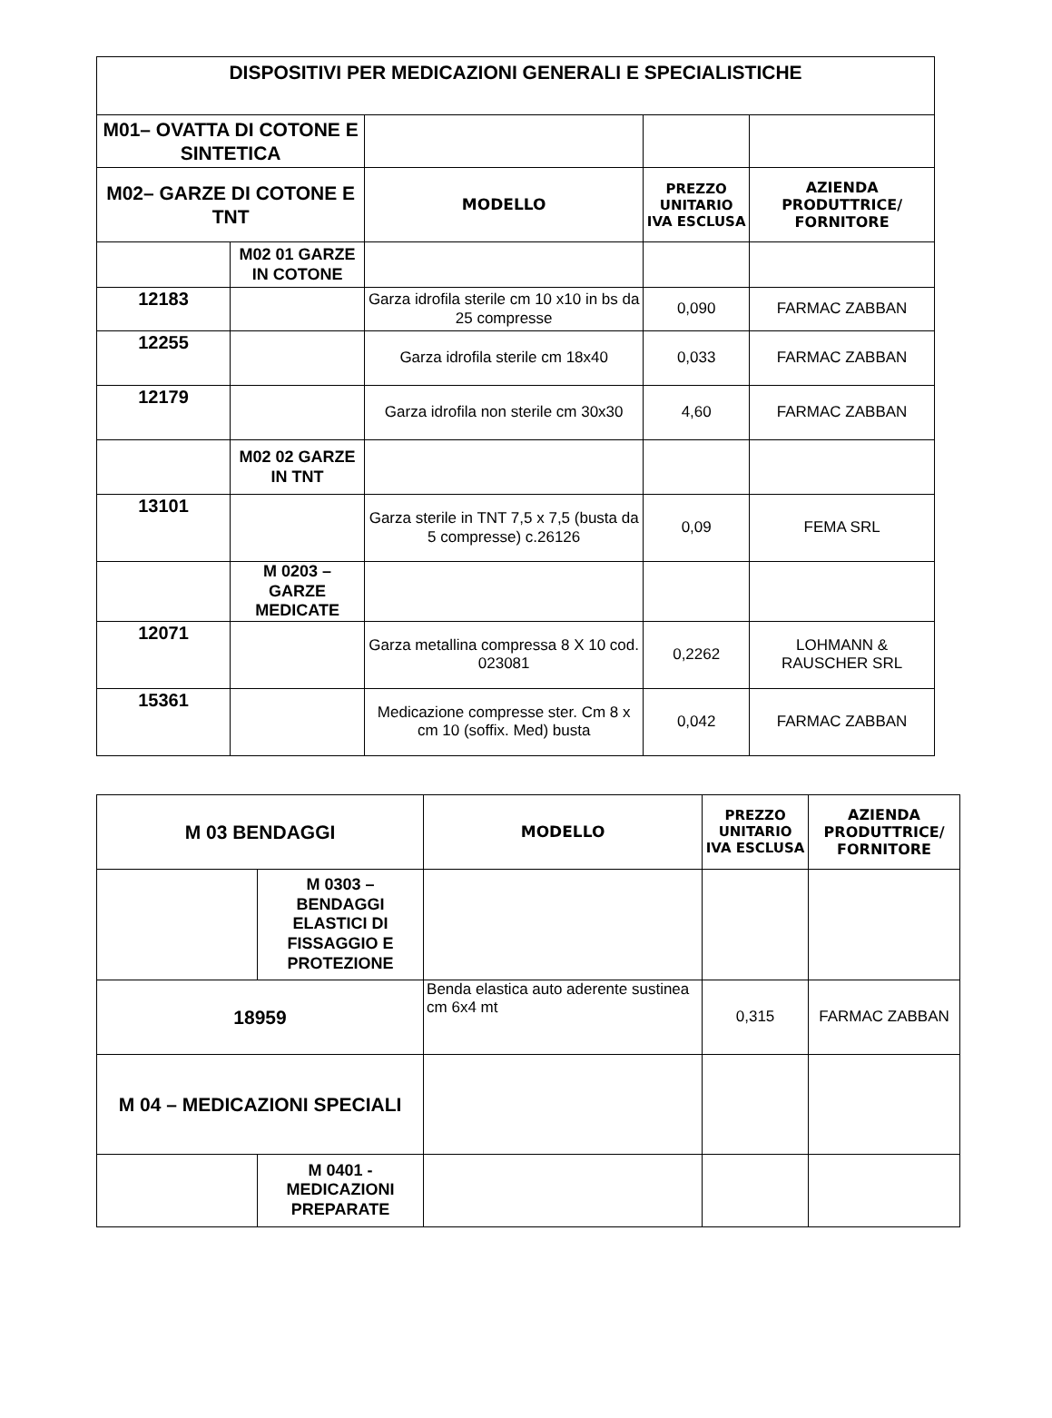| DISPOSITIVI PER MEDICAZIONI GENERALI E SPECIALISTICHE | | | | |
| M01– OVATTA DI COTONE E SINTETICA | | | | |
| M02– GARZE DI COTONE E TNT | | MODELLO | PREZZO UNITARIO IVA ESCLUSA | AZIENDA PRODUTTRICE/ FORNITORE |
| | M02 01 GARZE IN COTONE | | | |
| 12183 | | Garza idrofila sterile cm 10 x10 in bs da 25 compresse | 0,090 | FARMAC ZABBAN |
| 12255 | | Garza idrofila sterile cm 18x40 | 0,033 | FARMAC ZABBAN |
| 12179 | | Garza idrofila non sterile cm 30x30 | 4,60 | FARMAC ZABBAN |
| | M02 02 GARZE IN TNT | | | |
| 13101 | | Garza sterile in TNT 7,5 x 7,5 (busta da 5 compresse) c.26126 | 0,09 | FEMA SRL |
| | M 0203 – GARZE MEDICATE | | | |
| 12071 | | Garza metallina compressa 8 X 10 cod. 023081 | 0,2262 | LOHMANN & RAUSCHER SRL |
| 15361 | | Medicazione compresse ster. Cm 8 x cm 10 (soffix. Med) busta | 0,042 | FARMAC ZABBAN |
| M 03 BENDAGGI | | MODELLO | PREZZO UNITARIO IVA ESCLUSA | AZIENDA PRODUTTRICE/ FORNITORE |
| | M 0303 – BENDAGGI ELASTICI DI FISSAGGIO E PROTEZIONE | | | |
| 18959 | | Benda elastica auto aderente sustinea cm 6x4 mt | 0,315 | FARMAC ZABBAN |
| M 04 – MEDICAZIONI SPECIALI | | | | |
| | M 0401 - MEDICAZIONI PREPARATE | | | |